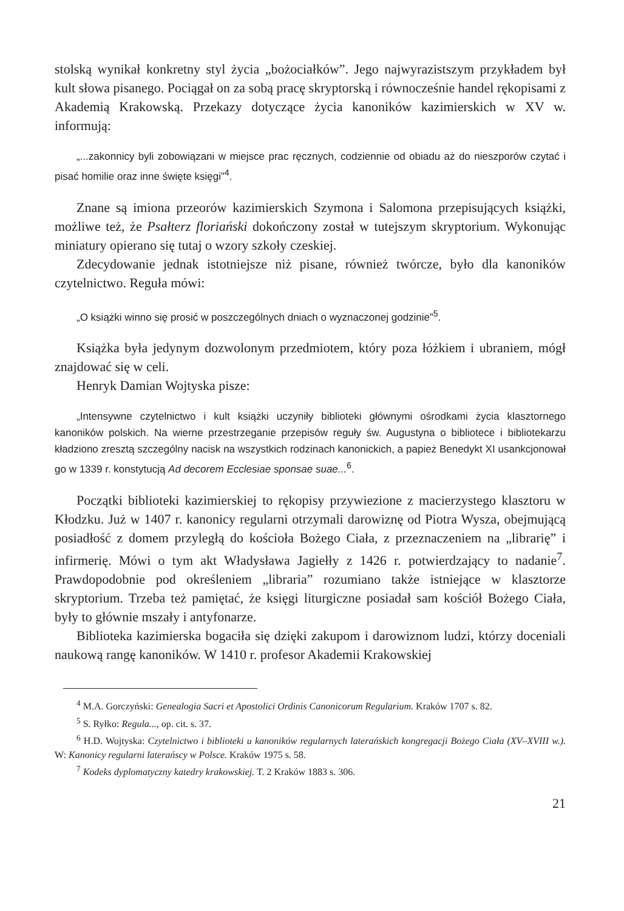stolską wynikał konkretny styl życia „bożociałków”. Jego najwyrazistszym przykładem był kult słowa pisanego. Pociągał on za sobą pracę skryptorską i równocześnie handel rękopisami z Akademią Krakowską. Przekazy dotyczące życia kanoników kazimierskich w XV w. informują:
„...zakonnicy byli zobowiązani w miejsce prac ręcznych, codziennie od obiadu aż do nieszporów czytać i pisać homilie oraz inne święte księgi”<sup>4</sup>.
Znane są imiona przeorów kazimierskich Szymona i Salomona przepisujących książki, możliwe też, że Psałterz floriański dokończony został w tutejszym skryptorium. Wykonując miniatury opierano się tutaj o wzory szkoły czeskiej.
Zdecydowanie jednak istotniejsze niż pisane, również twórcze, było dla kanoników czytelnictwo. Reguła mówi:
„O książki winno się prosić w poszczególnych dniach o wyznaczonej godzinie”<sup>5</sup>.
Książka była jedynym dozwolonym przedmiotem, który poza łóżkiem i ubraniem, mógł znajdować się w celi.
Henryk Damian Wojtyska pisze:
„Intensywne czytelnictwo i kult książki uczyniły biblioteki głównymi ośrodkami życia klasztornego kanoników polskich. Na wierne przestrzeganie przepisów reguły św. Augustyna o bibliotece i bibliotekarzu kładziono zresztą szczególny nacisk na wszystkich rodzinach kanonickich, a papież Benedykt XI usankcjonował go w 1339 r. konstytucją Ad decorem Ecclesiae sponsae suae...<sup>6</sup>.
Początki biblioteki kazimierskiej to rękopisy przywiezione z macierzystego klasztoru w Kłodzku. Już w 1407 r. kanonicy regularni otrzymali darowiznę od Piotra Wysza, obejmującą posiadłość z domem przyległą do kościoła Bożego Ciała, z przeznaczeniem na „librarię” i infirmerię. Mówi o tym akt Władysława Jagiełły z 1426 r. potwierdzający to nadanie<sup>7</sup>. Prawdopodobnie pod określeniem „libraria” rozumiano także istniejące w klasztorze skryptorium. Trzeba też pamiętać, że księgi liturgiczne posiadał sam kościół Bożego Ciała, były to głównie mszały i antyfonarze.
Biblioteka kazimierska bogaciła się dzięki zakupom i darowiznom ludzi, którzy doceniali naukową rangę kanoników. W 1410 r. profesor Akademii Krakowskiej
<sup>4</sup> M.A. Gorczyński: Genealogia Sacri et Apostolici Ordinis Canonicorum Regularium. Kraków 1707 s. 82.
<sup>5</sup> S. Ryłko: Regula..., op. cit. s. 37.
<sup>6</sup> H.D. Wojtyska: Czytelnictwo i biblioteki u kanoników regularnych laterańskich kongregacji Bożego Ciała (XV–XVIII w.). W: Kanonicy regularni laterańscy w Polsce. Kraków 1975 s. 58.
<sup>7</sup> Kodeks dyplomatyczny katedry krakowskiej. T. 2 Kraków 1883 s. 306.
21